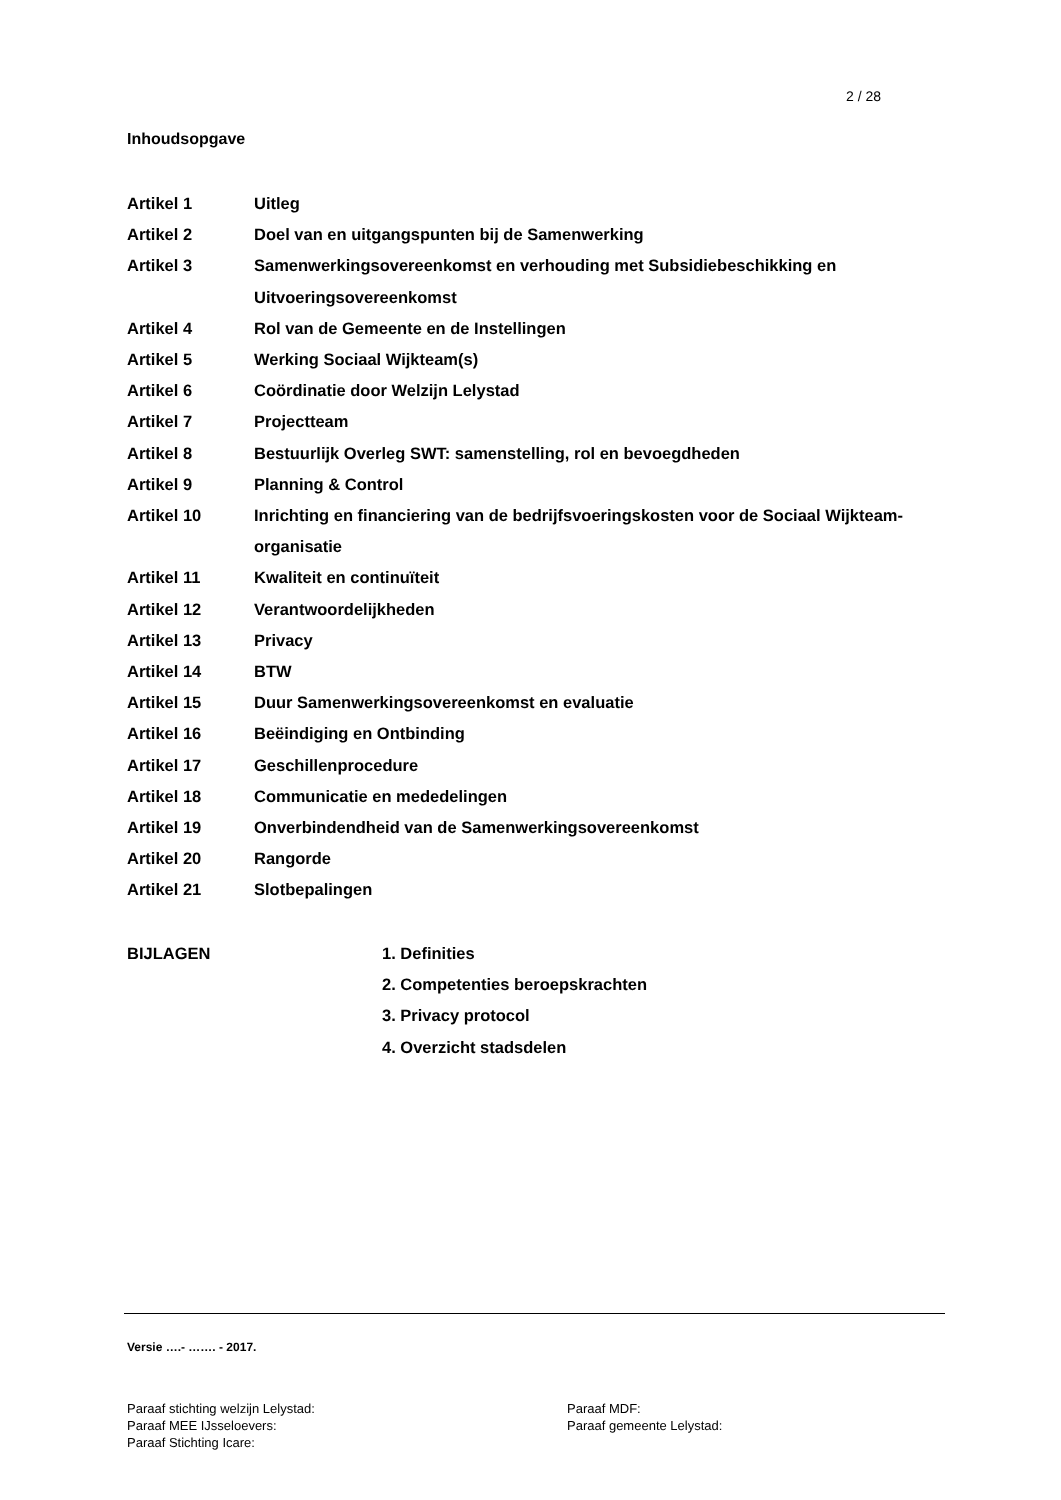2 / 28
Inhoudsopgave
| Artikel 1 | Uitleg |
| Artikel 2 | Doel van en uitgangspunten bij de Samenwerking |
| Artikel 3 | Samenwerkingsovereenkomst en verhouding met Subsidiebeschikking en Uitvoeringsovereenkomst |
| Artikel 4 | Rol van de Gemeente en de Instellingen |
| Artikel 5 | Werking Sociaal Wijkteam(s) |
| Artikel 6 | Coördinatie door Welzijn Lelystad |
| Artikel 7 | Projectteam |
| Artikel 8 | Bestuurlijk Overleg SWT: samenstelling, rol en bevoegdheden |
| Artikel 9 | Planning & Control |
| Artikel 10 | Inrichting en financiering van de bedrijfsvoeringskosten voor de Sociaal Wijkteam-organisatie |
| Artikel 11 | Kwaliteit en continuïteit |
| Artikel 12 | Verantwoordelijkheden |
| Artikel 13 | Privacy |
| Artikel 14 | BTW |
| Artikel 15 | Duur Samenwerkingsovereenkomst en evaluatie |
| Artikel 16 | Beëindiging en Ontbinding |
| Artikel 17 | Geschillenprocedure |
| Artikel 18 | Communicatie en mededelingen |
| Artikel 19 | Onverbindendheid van de Samenwerkingsovereenkomst |
| Artikel 20 | Rangorde |
| Artikel 21 | Slotbepalingen |
BIJLAGEN 1. Definities
2. Competenties beroepskrachten
3. Privacy protocol
4. Overzicht stadsdelen
Versie ….- ……. - 2017.
Paraaf stichting welzijn Lelystad:
Paraaf MEE IJsseloevers:
Paraaf Stichting Icare:
Paraaf MDF:
Paraaf gemeente Lelystad: